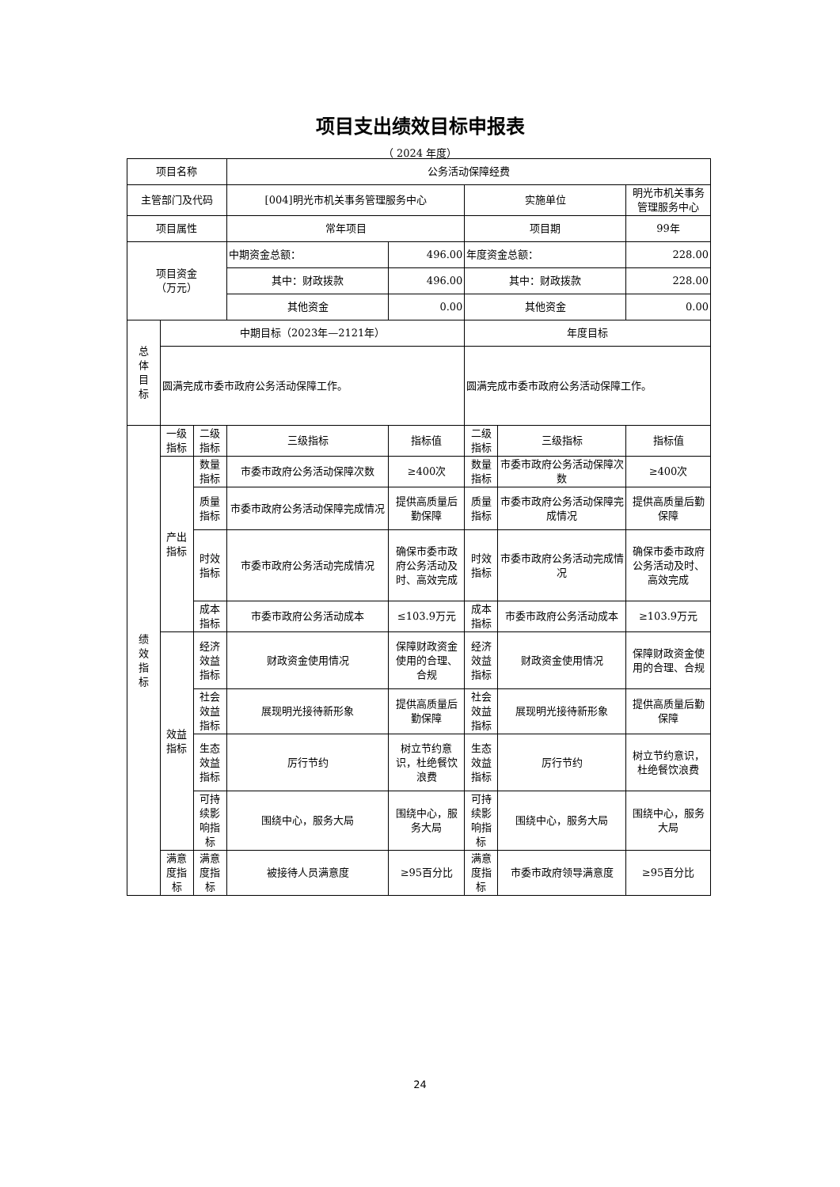项目支出绩效目标申报表
（ 2024 年度）
| 项目名称 | | | 公务活动保障经费 | | | | |
| 主管部门及代码 | | | [004]明光市机关事务管理服务中心 | | 实施单位 | | 明光市机关事务管理服务中心 |
| 项目属性 | | | 常年项目 | | 项目期 | | 99年 |
| 项目资金 （万元） | | | 中期资金总额： | 496.00 | 年度资金总额： | | 228.00 |
| | | | 其中：财政拨款 | 496.00 | 其中：财政拨款 | | 228.00 |
| | | | 其他资金 | 0.00 | 其他资金 | | 0.00 |
| 总 体 目 标 | 中期目标（2023年—2121年） | | | | 年度目标 | | |
| | 圆满完成市委市政府公务活动保障工作。 | | | | 圆满完成市委市政府公务活动保障工作。 | | |
| 绩 效 指 标 | 一级指标 | 二级指标 | 三级指标 | 指标值 | 二级指标 | 三级指标 | 指标值 |
| | 产出指标 | 数量指标 | 市委市政府公务活动保障次数 | ≥400次 | 数量指标 | 市委市政府公务活动保障次数 | ≥400次 |
| | | 质量指标 | 市委市政府公务活动保障完成情况 | 提供高质量后勤保障 | 质量指标 | 市委市政府公务活动保障完成情况 | 提供高质量后勤保障 |
| | | 时效指标 | 市委市政府公务活动完成情况 | 确保市委市政府公务活动及时、高效完成 | 时效指标 | 市委市政府公务活动完成情况 | 确保市委市政府公务活动及时、高效完成 |
| | | 成本指标 | 市委市政府公务活动成本 | ≤103.9万元 | 成本指标 | 市委市政府公务活动成本 | ≥103.9万元 |
| | 效益指标 | 经济效益指标 | 财政资金使用情况 | 保障财政资金使用的合理、合规 | 经济效益指标 | 财政资金使用情况 | 保障财政资金使用的合理、合规 |
| | | 社会效益指标 | 展现明光接待新形象 | 提供高质量后勤保障 | 社会效益指标 | 展现明光接待新形象 | 提供高质量后勤保障 |
| | | 生态效益指标 | 厉行节约 | 树立节约意识，杜绝餐饮浪费 | 生态效益指标 | 厉行节约 | 树立节约意识，杜绝餐饮浪费 |
| | | 可持续影响指标 | 围绕中心，服务大局 | 围绕中心，服务大局 | 可持续影响指标 | 围绕中心，服务大局 | 围绕中心，服务大局 |
| | 满意度指标 | 满意度指标 | 被接待人员满意度 | ≥95百分比 | 满意度指标 | 市委市政府领导满意度 | ≥95百分比 |
24